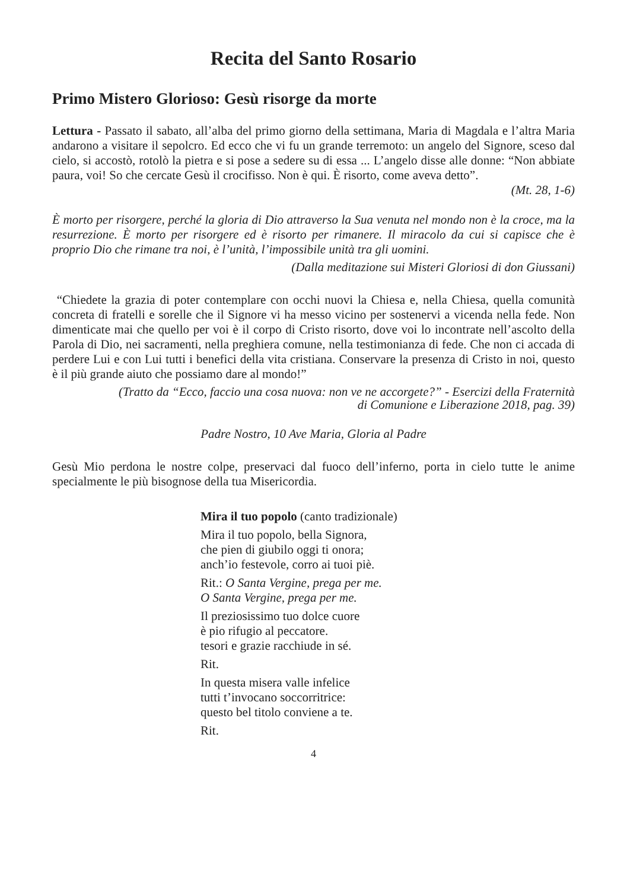Recita del Santo Rosario
Primo Mistero Glorioso: Gesù risorge da morte
Lettura - Passato il sabato, all’alba del primo giorno della settimana, Maria di Magdala e l’altra Maria andarono a visitare il sepolcro. Ed ecco che vi fu un grande terremoto: un angelo del Signore, sceso dal cielo, si accostò, rotolò la pietra e si pose a sedere su di essa ... L’angelo disse alle donne: “Non abbiate paura, voi! So che cercate Gesù il crocifisso. Non è qui. È risorto, come aveva detto”.
(Mt. 28, 1-6)
È morto per risorgere, perché la gloria di Dio attraverso la Sua venuta nel mondo non è la croce, ma la resurrezione. È morto per risorgere ed è risorto per rimanere. Il miracolo da cui si capisce che è proprio Dio che rimane tra noi, è l’unità, l’impossibile unità tra gli uomini.
(Dalla meditazione sui Misteri Gloriosi di don Giussani)
“Chiedete la grazia di poter contemplare con occhi nuovi la Chiesa e, nella Chiesa, quella comunità concreta di fratelli e sorelle che il Signore vi ha messo vicino per sostenervi a vicenda nella fede. Non dimenticate mai che quello per voi è il corpo di Cristo risorto, dove voi lo incontrate nell’ascolto della Parola di Dio, nei sacramenti, nella preghiera comune, nella testimonianza di fede. Che non ci accada di perdere Lui e con Lui tutti i benefici della vita cristiana. Conservare la presenza di Cristo in noi, questo è il più grande aiuto che possiamo dare al mondo!”
(Tratto da “Ecco, faccio una cosa nuova: non ve ne accorgete?” - Esercizi della Fraternità
di Comunione e Liberazione 2018, pag. 39)
Padre Nostro, 10 Ave Maria, Gloria al Padre
Gesù Mio perdona le nostre colpe, preservaci dal fuoco dell’inferno, porta in cielo tutte le anime specialmente le più bisognose della tua Misericordia.
Mira il tuo popolo (canto tradizionale)
Mira il tuo popolo, bella Signora,
che pien di giubilo oggi ti onora;
anch’io festevole, corro ai tuoi piè.
Rit.: O Santa Vergine, prega per me.
O Santa Vergine, prega per me.
Il preziosissimo tuo dolce cuore
è pio rifugio al peccatore.
tesori e grazie racchiude in sé.
Rit.
In questa misera valle infelice
tutti t’invocano soccorritrice:
questo bel titolo conviene a te.
Rit.
4